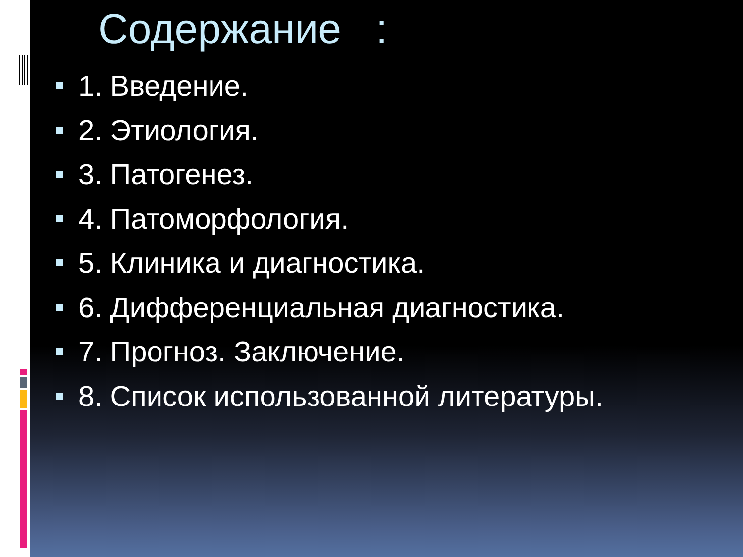Содержание :
1. Введение.
2. Этиология.
3. Патогенез.
4. Патоморфология.
5. Клиника и диагностика.
6. Дифференциальная диагностика.
7. Прогноз. Заключение.
8. Список использованной литературы.